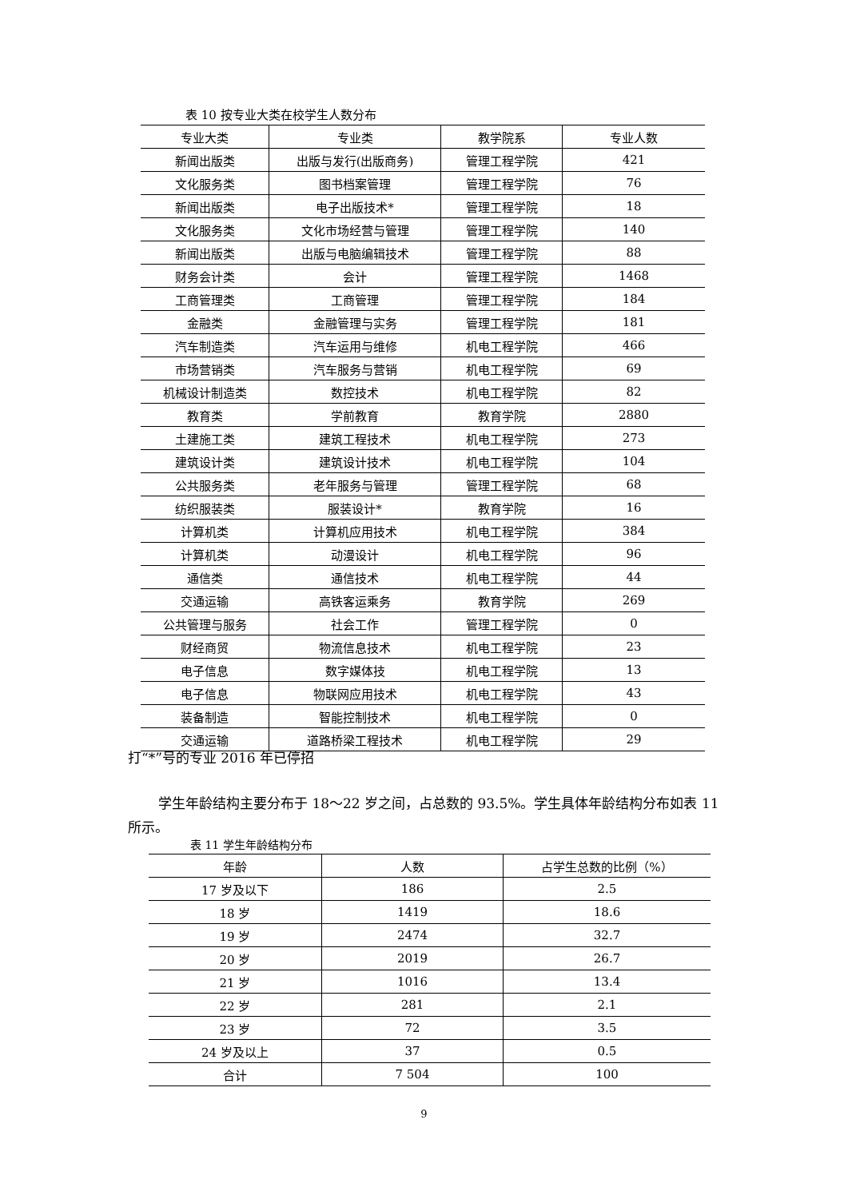表 10 按专业大类在校学生人数分布
| 专业大类 | 专业类 | 教学院系 | 专业人数 |
| --- | --- | --- | --- |
| 新闻出版类 | 出版与发行(出版商务) | 管理工程学院 | 421 |
| 文化服务类 | 图书档案管理 | 管理工程学院 | 76 |
| 新闻出版类 | 电子出版技术* | 管理工程学院 | 18 |
| 文化服务类 | 文化市场经营与管理 | 管理工程学院 | 140 |
| 新闻出版类 | 出版与电脑编辑技术 | 管理工程学院 | 88 |
| 财务会计类 | 会计 | 管理工程学院 | 1468 |
| 工商管理类 | 工商管理 | 管理工程学院 | 184 |
| 金融类 | 金融管理与实务 | 管理工程学院 | 181 |
| 汽车制造类 | 汽车运用与维修 | 机电工程学院 | 466 |
| 市场营销类 | 汽车服务与营销 | 机电工程学院 | 69 |
| 机械设计制造类 | 数控技术 | 机电工程学院 | 82 |
| 教育类 | 学前教育 | 教育学院 | 2880 |
| 土建施工类 | 建筑工程技术 | 机电工程学院 | 273 |
| 建筑设计类 | 建筑设计技术 | 机电工程学院 | 104 |
| 公共服务类 | 老年服务与管理 | 管理工程学院 | 68 |
| 纺织服装类 | 服装设计* | 教育学院 | 16 |
| 计算机类 | 计算机应用技术 | 机电工程学院 | 384 |
| 计算机类 | 动漫设计 | 机电工程学院 | 96 |
| 通信类 | 通信技术 | 机电工程学院 | 44 |
| 交通运输 | 高铁客运乘务 | 教育学院 | 269 |
| 公共管理与服务 | 社会工作 | 管理工程学院 | 0 |
| 财经商贸 | 物流信息技术 | 机电工程学院 | 23 |
| 电子信息 | 数字媒体技 | 机电工程学院 | 13 |
| 电子信息 | 物联网应用技术 | 机电工程学院 | 43 |
| 装备制造 | 智能控制技术 | 机电工程学院 | 0 |
| 交通运输 | 道路桥梁工程技术 | 机电工程学院 | 29 |
打“*”号的专业 2016 年已停招
学生年龄结构主要分布于 18～22 岁之间，占总数的 93.5%。学生具体年龄结构分布如表 11 所示。
表 11 学生年龄结构分布
| 年龄 | 人数 | 占学生总数的比例（%） |
| --- | --- | --- |
| 17 岁及以下 | 186 | 2.5 |
| 18 岁 | 1419 | 18.6 |
| 19 岁 | 2474 | 32.7 |
| 20 岁 | 2019 | 26.7 |
| 21 岁 | 1016 | 13.4 |
| 22 岁 | 281 | 2.1 |
| 23 岁 | 72 | 3.5 |
| 24 岁及以上 | 37 | 0.5 |
| 合计 | 7 504 | 100 |
9